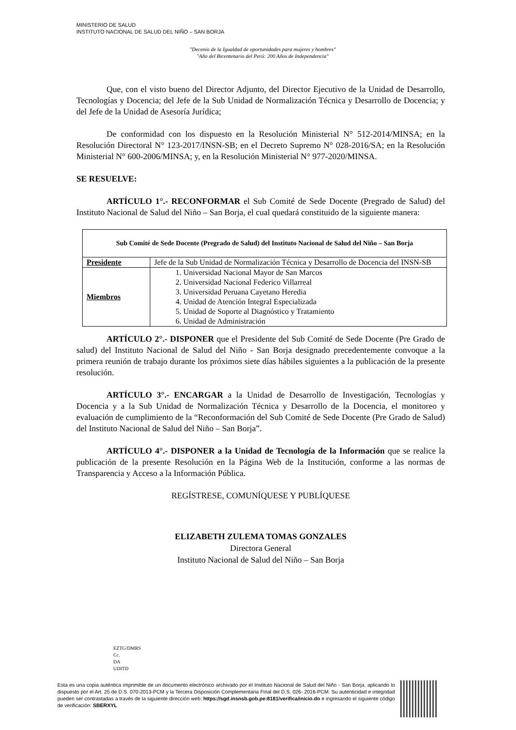MINISTERIO DE SALUD
INSTITUTO NACIONAL DE SALUD DEL NIÑO – SAN BORJA
"Decenio de la Igualdad de oportunidades para mujeres y hombres"
"Año del Bicentenario del Perú: 200 Años de Independencia"
Que, con el visto bueno del Director Adjunto, del Director Ejecutivo de la Unidad de Desarrollo, Tecnologías y Docencia; del Jefe de la Sub Unidad de Normalización Técnica y Desarrollo de Docencia; y del Jefe de la Unidad de Asesoría Jurídica;
De conformidad con los dispuesto en la Resolución Ministerial N° 512-2014/MINSA; en la Resolución Directoral N° 123-2017/INSN-SB; en el Decreto Supremo N° 028-2016/SA; en la Resolución Ministerial N° 600-2006/MINSA; y, en la Resolución Ministerial N° 977-2020/MINSA.
SE RESUELVE:
ARTÍCULO 1°.- RECONFORMAR el Sub Comité de Sede Docente (Pregrado de Salud) del Instituto Nacional de Salud del Niño – San Borja, el cual quedará constituido de la siguiente manera:
| Sub Comité de Sede Docente (Pregrado de Salud) del Instituto Nacional de Salud del Niño – San Borja | |
| --- | --- |
| Presidente | Jefe de la Sub Unidad de Normalización Técnica y Desarrollo de Docencia del INSN-SB |
| Miembros | 1. Universidad Nacional Mayor de San Marcos 2. Universidad Nacional Federico Villarreal 3. Universidad Peruana Cayetano Heredia 4. Unidad de Atención Integral Especializada 5. Unidad de Soporte al Diagnóstico y Tratamiento 6. Unidad de Administración |
ARTÍCULO 2°.- DISPONER que el Presidente del Sub Comité de Sede Docente (Pre Grado de salud) del Instituto Nacional de Salud del Niño - San Borja designado precedentemente convoque a la primera reunión de trabajo durante los próximos siete días hábiles siguientes a la publicación de la presente resolución.
ARTÍCULO 3°.- ENCARGAR a la Unidad de Desarrollo de Investigación, Tecnologías y Docencia y a la Sub Unidad de Normalización Técnica y Desarrollo de la Docencia, el monitoreo y evaluación de cumplimiento de la “Reconformación del Sub Comité de Sede Docente (Pre Grado de Salud) del Instituto Nacional de Salud del Niño – San Borja”.
ARTÍCULO 4°.- DISPONER a la Unidad de Tecnología de la Información que se realice la publicación de la presente Resolución en la Página Web de la Institución, conforme a las normas de Transparencia y Acceso a la Información Pública.
REGÍSTRESE, COMUNÍQUESE Y PUBLÍQUESE
ELIZABETH ZULEMA TOMAS GONZALES
Directora General
Instituto Nacional de Salud del Niño – San Borja
EZTG/DMRS
Cc.
DA
UDITD
Esta es una copia auténtica imprimible de un documento electrónico archivado por el Instituto Nacional de Salud del Niño - San Borja, aplicando lo dispuesto por el Art. 25 de D.S. 070-2013-PCM y la Tercera Disposición Complementaria Final del D.S. 026- 2016-PCM. Su autenticidad e integridad pueden ser contrastadas a través de la siguiente dirección web: https://sgd.insnsb.gob.pe:8181/verifica/inicio.do e ingresando el siguiente código de verificación: SBERXYL